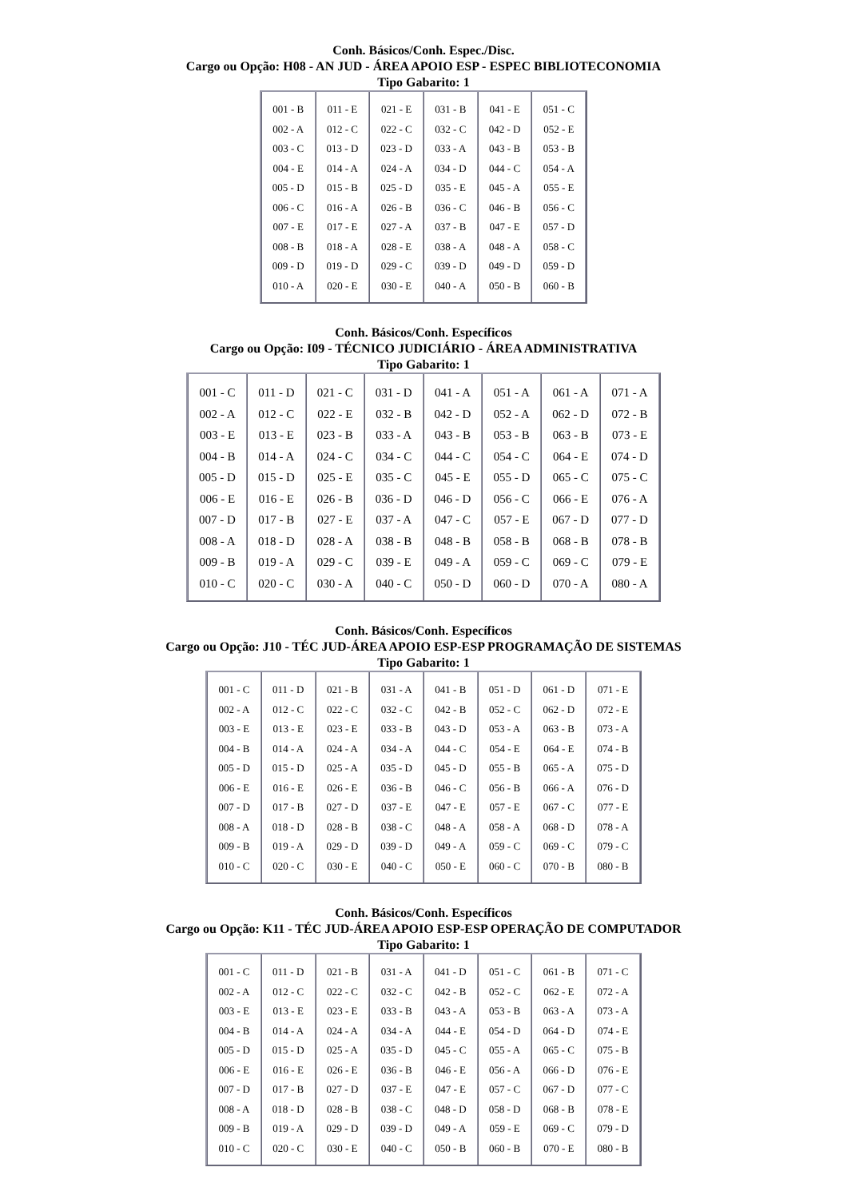Conh. Básicos/Conh. Espec./Disc.
Cargo ou Opção: H08 - AN JUD - ÁREA APOIO ESP - ESPEC BIBLIOTECONOMIA
Tipo Gabarito: 1
| 001 - B 002 - A 003 - C 004 - E 005 - D 006 - C 007 - E 008 - B 009 - D 010 - A | 011 - E 012 - C 013 - D 014 - A 015 - B 016 - A 017 - E 018 - A 019 - D 020 - E | 021 - E 022 - C 023 - D 024 - A 025 - D 026 - B 027 - A 028 - E 029 - C 030 - E | 031 - B 032 - C 033 - A 034 - D 035 - E 036 - C 037 - B 038 - A 039 - D 040 - A | 041 - E 042 - D 043 - B 044 - C 045 - A 046 - B 047 - E 048 - A 049 - D 050 - B | 051 - C 052 - E 053 - B 054 - A 055 - E 056 - C 057 - D 058 - C 059 - D 060 - B |
Conh. Básicos/Conh. Específicos
Cargo ou Opção: I09 - TÉCNICO JUDICIÁRIO - ÁREA ADMINISTRATIVA
Tipo Gabarito: 1
| 001 - C 002 - A 003 - E 004 - B 005 - D 006 - E 007 - D 008 - A 009 - B 010 - C | 011 - D 012 - C 013 - E 014 - A 015 - D 016 - E 017 - B 018 - D 019 - A 020 - C | 021 - C 022 - E 023 - B 024 - C 025 - E 026 - B 027 - E 028 - A 029 - C 030 - A | 031 - D 032 - B 033 - A 034 - C 035 - C 036 - D 037 - A 038 - B 039 - E 040 - C | 041 - A 042 - D 043 - B 044 - C 045 - E 046 - D 047 - C 048 - B 049 - A 050 - D | 051 - A 052 - A 053 - B 054 - C 055 - D 056 - C 057 - E 058 - B 059 - C 060 - D | 061 - A 062 - D 063 - B 064 - E 065 - C 066 - E 067 - D 068 - B 069 - C 070 - A | 071 - A 072 - B 073 - E 074 - D 075 - C 076 - A 077 - D 078 - B 079 - E 080 - A |
Conh. Básicos/Conh. Específicos
Cargo ou Opção: J10 - TÉC JUD-ÁREA APOIO ESP-ESP PROGRAMAÇÃO DE SISTEMAS
Tipo Gabarito: 1
| 001 - C 002 - A 003 - E 004 - B 005 - D 006 - E 007 - D 008 - A 009 - B 010 - C | 011 - D 012 - C 013 - E 014 - A 015 - D 016 - E 017 - B 018 - D 019 - A 020 - C | 021 - B 022 - C 023 - E 024 - A 025 - A 026 - E 027 - D 028 - B 029 - D 030 - E | 031 - A 032 - C 033 - B 034 - A 035 - D 036 - B 037 - E 038 - C 039 - D 040 - C | 041 - B 042 - B 043 - D 044 - C 045 - D 046 - C 047 - E 048 - A 049 - A 050 - E | 051 - D 052 - C 053 - A 054 - E 055 - B 056 - B 057 - E 058 - A 059 - C 060 - C | 061 - D 062 - D 063 - B 064 - E 065 - A 066 - A 067 - C 068 - D 069 - C 070 - B | 071 - E 072 - E 073 - A 074 - B 075 - D 076 - D 077 - E 078 - A 079 - C 080 - B |
Conh. Básicos/Conh. Específicos
Cargo ou Opção: K11 - TÉC JUD-ÁREA APOIO ESP-ESP OPERAÇÃO DE COMPUTADOR
Tipo Gabarito: 1
| 001 - C 002 - A 003 - E 004 - B 005 - D 006 - E 007 - D 008 - A 009 - B 010 - C | 011 - D 012 - C 013 - E 014 - A 015 - D 016 - E 017 - B 018 - D 019 - A 020 - C | 021 - B 022 - C 023 - E 024 - A 025 - A 026 - E 027 - D 028 - B 029 - D 030 - E | 031 - A 032 - C 033 - B 034 - A 035 - D 036 - B 037 - E 038 - C 039 - D 040 - C | 041 - D 042 - B 043 - A 044 - E 045 - C 046 - E 047 - E 048 - D 049 - A 050 - B | 051 - C 052 - C 053 - B 054 - D 055 - A 056 - A 057 - C 058 - D 059 - E 060 - B | 061 - B 062 - E 063 - A 064 - D 065 - C 066 - D 067 - D 068 - B 069 - C 070 - E | 071 - C 072 - A 073 - A 074 - E 075 - B 076 - E 077 - C 078 - E 079 - D 080 - B |